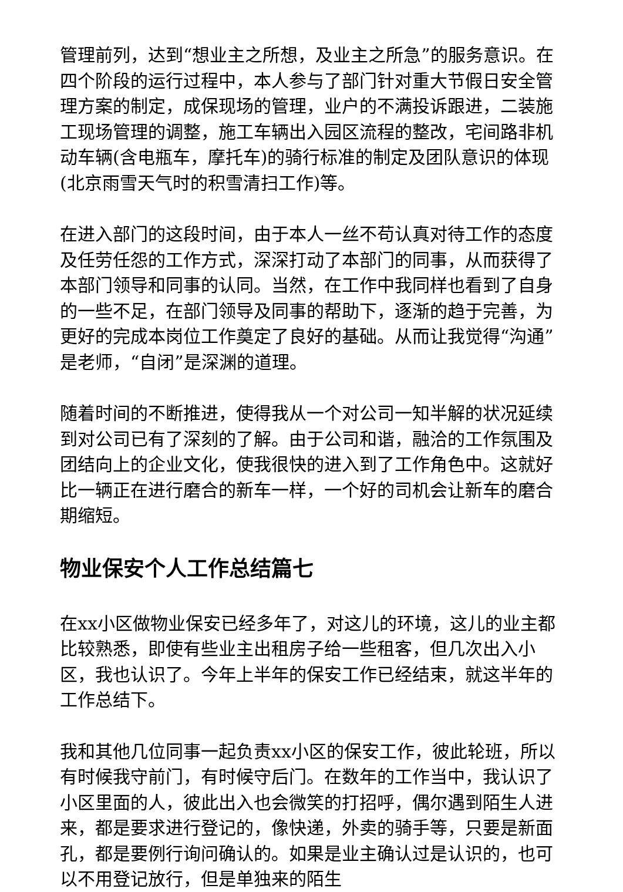管理前列，达到“想业主之所想，及业主之所急”的服务意识。在四个阶段的运行过程中，本人参与了部门针对重大节假日安全管理方案的制定，成保现场的管理，业户的不满投诉跟进，二装施工现场管理的调整，施工车辆出入园区流程的整改，宅间路非机动车辆(含电瓶车，摩托车)的骑行标准的制定及团队意识的体现(北京雨雪天气时的积雪清扫工作)等。
在进入部门的这段时间，由于本人一丝不苟认真对待工作的态度及任劳任怨的工作方式，深深打动了本部门的同事，从而获得了本部门领导和同事的认同。当然，在工作中我同样也看到了自身的一些不足，在部门领导及同事的帮助下，逐渐的趋于完善，为更好的完成本岗位工作奠定了良好的基础。从而让我觉得“沟通”是老师，“自闭”是深渊的道理。
随着时间的不断推进，使得我从一个对公司一知半解的状况延续到对公司已有了深刻的了解。由于公司和谐，融洽的工作氛围及团结向上的企业文化，使我很快的进入到了工作角色中。这就好比一辆正在进行磨合的新车一样，一个好的司机会让新车的磨合期缩短。
物业保安个人工作总结篇七
在xx小区做物业保安已经多年了，对这儿的环境，这儿的业主都比较熟悉，即使有些业主出租房子给一些租客，但几次出入小区，我也认识了。今年上半年的保安工作已经结束，就这半年的工作总结下。
我和其他几位同事一起负责xx小区的保安工作，彼此轮班，所以有时候我守前门，有时候守后门。在数年的工作当中，我认识了小区里面的人，彼此出入也会微笑的打招呼，偶尔遇到陌生人进来，都是要求进行登记的，像快递，外卖的骑手等，只要是新面孔，都是要例行询问确认的。如果是业主确认过是认识的，也可以不用登记放行，但是单独来的陌生